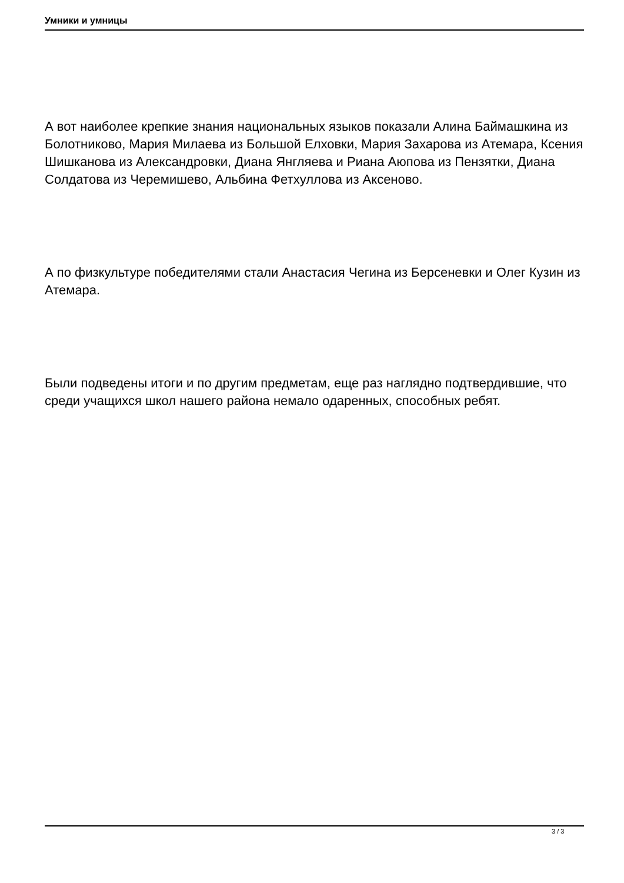Умники и умницы
А вот наиболее крепкие знания национальных языков показали Алина Баймашкина из Болотниково, Мария Милаева из Большой Елховки, Мария Захарова из Атемара, Ксения Шишканова из Александровки, Диана Янгляева и Риана Аюпова из Пензятки, Диана Солдатова из Черемишево, Альбина Фетхуллова из Аксеново.
А по физкультуре победителями стали Анастасия Чегина из Берсеневки и Олег Кузин из Атемара.
Были подведены итоги и по другим предметам, еще раз наглядно подтвердившие, что среди учащихся школ нашего района немало одаренных, способных ребят.
3 / 3